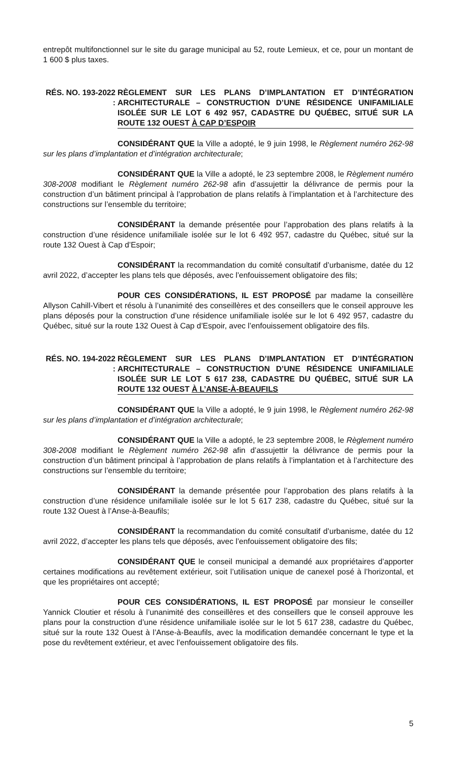entrepôt multifonctionnel sur le site du garage municipal au 52, route Lemieux, et ce, pour un montant de 1 600 $ plus taxes.
RÉS. NO. 193-2022 :
RÈGLEMENT SUR LES PLANS D’IMPLANTATION ET D’INTÉGRATION ARCHITECTURALE – CONSTRUCTION D’UNE RÉSIDENCE UNIFAMILIALE ISOLÉE SUR LE LOT 6 492 957, CADASTRE DU QUÉBEC, SITUÉ SUR LA ROUTE 132 OUEST À CAP D’ESPOIR
CONSIDÉRANT QUE la Ville a adopté, le 9 juin 1998, le Règlement numéro 262-98 sur les plans d’implantation et d’intégration architecturale;
CONSIDÉRANT QUE la Ville a adopté, le 23 septembre 2008, le Règlement numéro 308-2008 modifiant le Règlement numéro 262-98 afin d’assujettir la délivrance de permis pour la construction d’un bâtiment principal à l’approbation de plans relatifs à l’implantation et à l’architecture des constructions sur l’ensemble du territoire;
CONSIDÉRANT la demande présentée pour l’approbation des plans relatifs à la construction d’une résidence unifamiliale isolée sur le lot 6 492 957, cadastre du Québec, situé sur la route 132 Ouest à Cap d’Espoir;
CONSIDÉRANT la recommandation du comité consultatif d’urbanisme, datée du 12 avril 2022, d’accepter les plans tels que déposés, avec l’enfouissement obligatoire des fils;
POUR CES CONSIDÉRATIONS, IL EST PROPOSÉ par madame la conseillère Allyson Cahill-Vibert et résolu à l’unanimité des conseillères et des conseillers que le conseil approuve les plans déposés pour la construction d’une résidence unifamiliale isolée sur le lot 6 492 957, cadastre du Québec, situé sur la route 132 Ouest à Cap d’Espoir, avec l’enfouissement obligatoire des fils.
RÉS. NO. 194-2022 :
RÈGLEMENT SUR LES PLANS D’IMPLANTATION ET D’INTÉGRATION ARCHITECTURALE – CONSTRUCTION D’UNE RÉSIDENCE UNIFAMILIALE ISOLÉE SUR LE LOT 5 617 238, CADASTRE DU QUÉBEC, SITUÉ SUR LA ROUTE 132 OUEST À L’ANSE-À-BEAUFILS
CONSIDÉRANT QUE la Ville a adopté, le 9 juin 1998, le Règlement numéro 262-98 sur les plans d’implantation et d’intégration architecturale;
CONSIDÉRANT QUE la Ville a adopté, le 23 septembre 2008, le Règlement numéro 308-2008 modifiant le Règlement numéro 262-98 afin d’assujettir la délivrance de permis pour la construction d’un bâtiment principal à l’approbation de plans relatifs à l’implantation et à l’architecture des constructions sur l’ensemble du territoire;
CONSIDÉRANT la demande présentée pour l’approbation des plans relatifs à la construction d’une résidence unifamiliale isolée sur le lot 5 617 238, cadastre du Québec, situé sur la route 132 Ouest à l’Anse-à-Beaufils;
CONSIDÉRANT la recommandation du comité consultatif d’urbanisme, datée du 12 avril 2022, d’accepter les plans tels que déposés, avec l’enfouissement obligatoire des fils;
CONSIDÉRANT QUE le conseil municipal a demandé aux propriétaires d’apporter certaines modifications au revêtement extérieur, soit l’utilisation unique de canexel posé à l’horizontal, et que les propriétaires ont accepté;
POUR CES CONSIDÉRATIONS, IL EST PROPOSÉ par monsieur le conseiller Yannick Cloutier et résolu à l’unanimité des conseillères et des conseillers que le conseil approuve les plans pour la construction d’une résidence unifamiliale isolée sur le lot 5 617 238, cadastre du Québec, situé sur la route 132 Ouest à l’Anse-à-Beaufils, avec la modification demandée concernant le type et la pose du revêtement extérieur, et avec l’enfouissement obligatoire des fils.
5